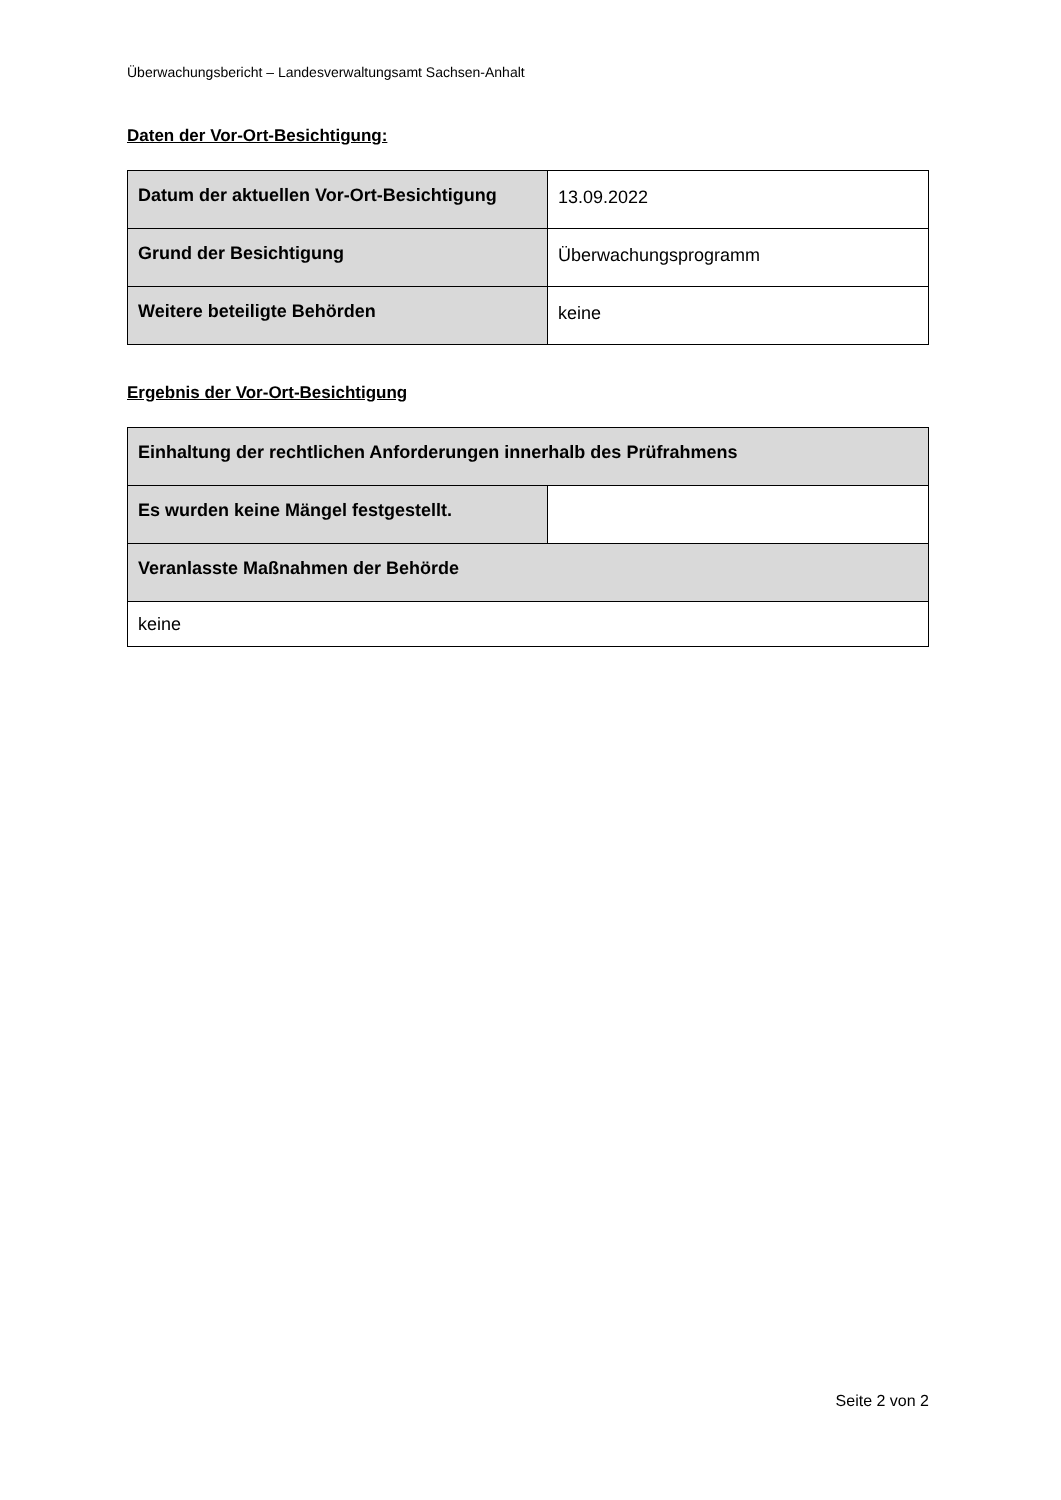Überwachungsbericht – Landesverwaltungsamt Sachsen-Anhalt
Daten der Vor-Ort-Besichtigung:
| Datum der aktuellen Vor-Ort-Besichtigung | 13.09.2022 |
| Grund der Besichtigung | Überwachungsprogramm |
| Weitere beteiligte Behörden | keine |
Ergebnis der Vor-Ort-Besichtigung
| Einhaltung der rechtlichen Anforderungen innerhalb des Prüfrahmens | |
| Es wurden keine Mängel festgestellt. | |
| Veranlasste Maßnahmen der Behörde | |
| keine | |
Seite 2 von 2